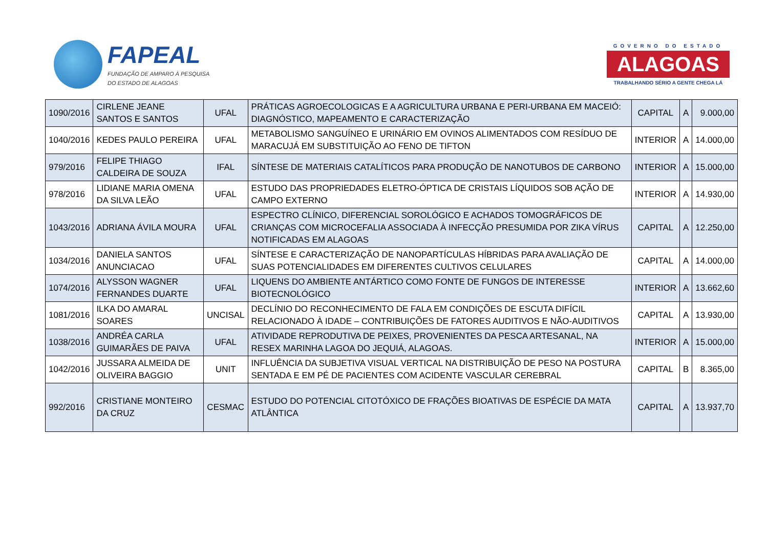FAPEAL
FUNDAÇÃO DE AMPARO À PESQUISA
DO ESTADO DE ALAGOAS
GOVERNO DO ESTADO
ALAGOAS
TRABALHANDO SÉRIO A GENTE CHEGA LÁ
| 1090/2016 | CIRLENE JEANE SANTOS E SANTOS | UFAL | PRÁTICAS AGROECOLOGICAS E A AGRICULTURA URBANA E PERI-URBANA EM MACEIÓ: DIAGNÓSTICO, MAPEAMENTO E CARACTERIZAÇÃO | CAPITAL | A | 9.000,00 |
| 1040/2016 | KEDES PAULO PEREIRA | UFAL | METABOLISMO SANGUÍNEO E URINÁRIO EM OVINOS ALIMENTADOS COM RESÍDUO DE MARACUJÁ EM SUBSTITUIÇÃO AO FENO DE TIFTON | INTERIOR | A | 14.000,00 |
| 979/2016 | FELIPE THIAGO CALDEIRA DE SOUZA | IFAL | SÍNTESE DE MATERIAIS CATALÍTICOS PARA PRODUÇÃO DE NANOTUBOS DE CARBONO | INTERIOR | A | 15.000,00 |
| 978/2016 | LIDIANE MARIA OMENA DA SILVA LEÃO | UFAL | ESTUDO DAS PROPRIEDADES ELETRO-ÓPTICA DE CRISTAIS LÍQUIDOS SOB AÇÃO DE CAMPO EXTERNO | INTERIOR | A | 14.930,00 |
| 1043/2016 | ADRIANA ÁVILA MOURA | UFAL | ESPECTRO CLÍNICO, DIFERENCIAL SOROLÓGICO E ACHADOS TOMOGRÁFICOS DE CRIANÇAS COM MICROCEFALIA ASSOCIADA À INFECÇÃO PRESUMIDA POR ZIKA VÍRUS NOTIFICADAS EM ALAGOAS | CAPITAL | A | 12.250,00 |
| 1034/2016 | DANIELA SANTOS ANUNCIACAO | UFAL | SÍNTESE E CARACTERIZAÇÃO DE NANOPARTÍCULAS HÍBRIDAS PARA AVALIAÇÃO DE SUAS POTENCIALIDADES EM DIFERENTES CULTIVOS CELULARES | CAPITAL | A | 14.000,00 |
| 1074/2016 | ALYSSON WAGNER FERNANDES DUARTE | UFAL | LIQUENS DO AMBIENTE ANTÁRTICO COMO FONTE DE FUNGOS DE INTERESSE BIOTECNOLÓGICO | INTERIOR | A | 13.662,60 |
| 1081/2016 | ILKA DO AMARAL SOARES | UNCISAL | DECLÍNIO DO RECONHECIMENTO DE FALA EM CONDIÇÕES DE ESCUTA DIFÍCIL RELACIONADO À IDADE – CONTRIBUIÇÕES DE FATORES AUDITIVOS E NÃO-AUDITIVOS | CAPITAL | A | 13.930,00 |
| 1038/2016 | ANDRÉA CARLA GUIMARÃES DE PAIVA | UFAL | ATIVIDADE REPRODUTIVA DE PEIXES, PROVENIENTES DA PESCA ARTESANAL, NA RESEX MARINHA LAGOA DO JEQUIÁ, ALAGOAS. | INTERIOR | A | 15.000,00 |
| 1042/2016 | JUSSARA ALMEIDA DE OLIVEIRA BAGGIO | UNIT | INFLUÊNCIA DA SUBJETIVA VISUAL VERTICAL NA DISTRIBUIÇÃO DE PESO NA POSTURA SENTADA E EM PÉ DE PACIENTES COM ACIDENTE VASCULAR CEREBRAL | CAPITAL | B | 8.365,00 |
| 992/2016 | CRISTIANE MONTEIRO DA CRUZ | CESMAC | ESTUDO DO POTENCIAL CITOTÓXICO DE FRAÇÕES BIOATIVAS DE ESPÉCIE DA MATA ATLÂNTICA | CAPITAL | A | 13.937,70 |